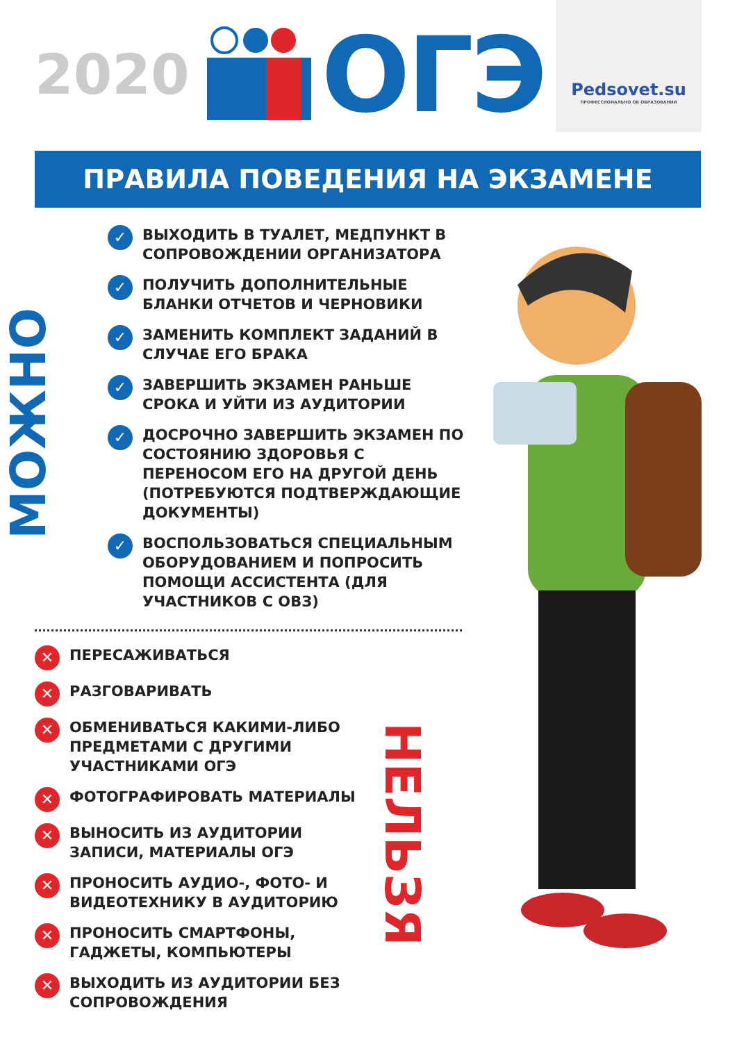Pedsovet.su
ПРОФЕССИОНАЛЬНО ОБ ОБРАЗОВАНИИ
2020 ОГЭ
ПРАВИЛА ПОВЕДЕНИЯ НА ЭКЗАМЕНЕ
МОЖНО
✓ ВЫХОДИТЬ В ТУАЛЕТ, МЕДПУНКТ В СОПРОВОЖДЕНИИ ОРГАНИЗАТОРА
✓ ПОЛУЧИТЬ ДОПОЛНИТЕЛЬНЫЕ БЛАНКИ ОТЧЕТОВ И ЧЕРНОВИКИ
✓ ЗАМЕНИТЬ КОМПЛЕКТ ЗАДАНИЙ В СЛУЧАЕ ЕГО БРАКА
✓ ЗАВЕРШИТЬ ЭКЗАМЕН РАНЬШЕ СРОКА И УЙТИ ИЗ АУДИТОРИИ
✓ ДОСРОЧНО ЗАВЕРШИТЬ ЭКЗАМЕН ПО СОСТОЯНИЮ ЗДОРОВЬЯ С ПЕРЕНОСОМ ЕГО НА ДРУГОЙ ДЕНЬ (ПОТРЕБУЮТСЯ ПОДТВЕРЖДАЮЩИЕ ДОКУМЕНТЫ)
✓ ВОСПОЛЬЗОВАТЬСЯ СПЕЦИАЛЬНЫМ ОБОРУДОВАНИЕМ И ПОПРОСИТЬ ПОМОЩИ АССИСТЕНТА (ДЛЯ УЧАСТНИКОВ С ОВЗ)
✕ ПЕРЕСАЖИВАТЬСЯ
✕ РАЗГОВАРИВАТЬ
✕ ОБМЕНИВАТЬСЯ КАКИМИ-ЛИБО ПРЕДМЕТАМИ С ДРУГИМИ УЧАСТНИКАМИ ОГЭ
✕ ФОТОГРАФИРОВАТЬ МАТЕРИАЛЫ
✕ ВЫНОСИТЬ ИЗ АУДИТОРИИ ЗАПИСИ, МАТЕРИАЛЫ ОГЭ
✕ ПРОНОСИТЬ АУДИО-, ФОТО- И ВИДЕОТЕХНИКУ В АУДИТОРИЮ
✕ ПРОНОСИТЬ СМАРТФОНЫ, ГАДЖЕТЫ, КОМПЬЮТЕРЫ
✕ ВЫХОДИТЬ ИЗ АУДИТОРИИ БЕЗ СОПРОВОЖДЕНИЯ
НЕЛЬЗЯ